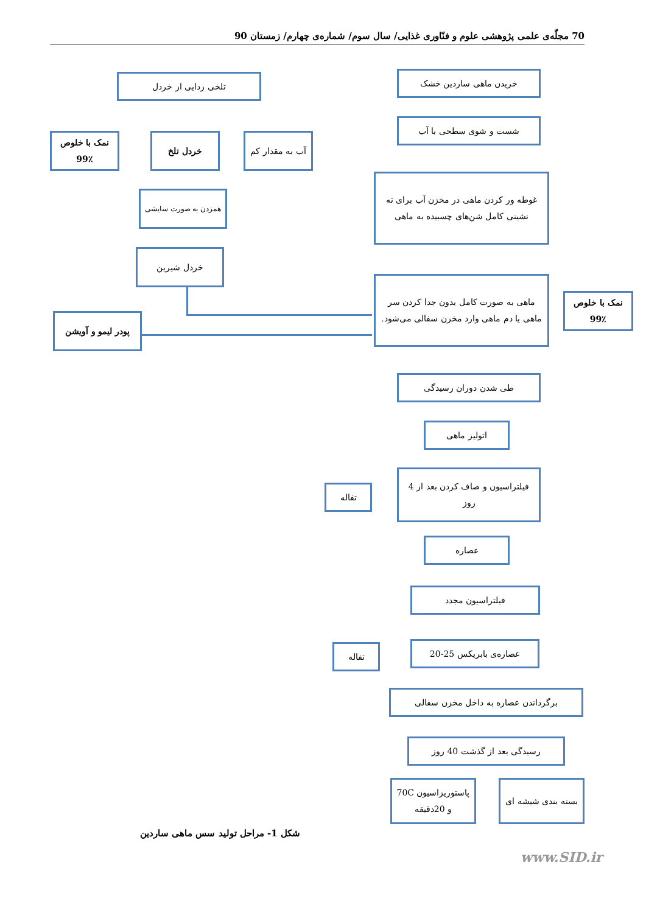70 مجلّه‌ی علمی پژوهشی علوم و فنّاوری غذایی/ سال سوم/ شماره‌ی چهارم/ زمستان 90
خریدن ماهی ساردین خشک
شست و شوی سطحی با آب
غوطه ور کردن ماهی در مخزن آب برای ته نشینی کامل شن‌های چسبیده به ماهی
ماهی به صورت کامل بدون جدا کردن سر ماهی یا دم ماهی وارد مخزن سفالی می‌شود.
نمک با خلوص ٪99
طی شدن دوران رسیدگی
اتولیز ماهی
فیلتراسیون و صاف کردن بعد از 4 روز
تفاله
عصاره
فیلتراسیون مجدد
عصاره‌ی بابریکس 25-20
تفاله
برگرداندن عصاره به داخل مخزن سفالی
رسیدگی بعد از گذشت 40 روز
بسته بندی شیشه ای
پاستوریزاسیون 70C و 20دقیقه
تلخی زدایی از خردل
خردل تلخ
آب به مقدار کم
نمک با خلوص ٪99
همزدن به صورت سایشی
خردل شیرین
پودر لیمو و آویشن
شکل 1- مراحل تولید سس ماهی ساردین
www.SID.ir